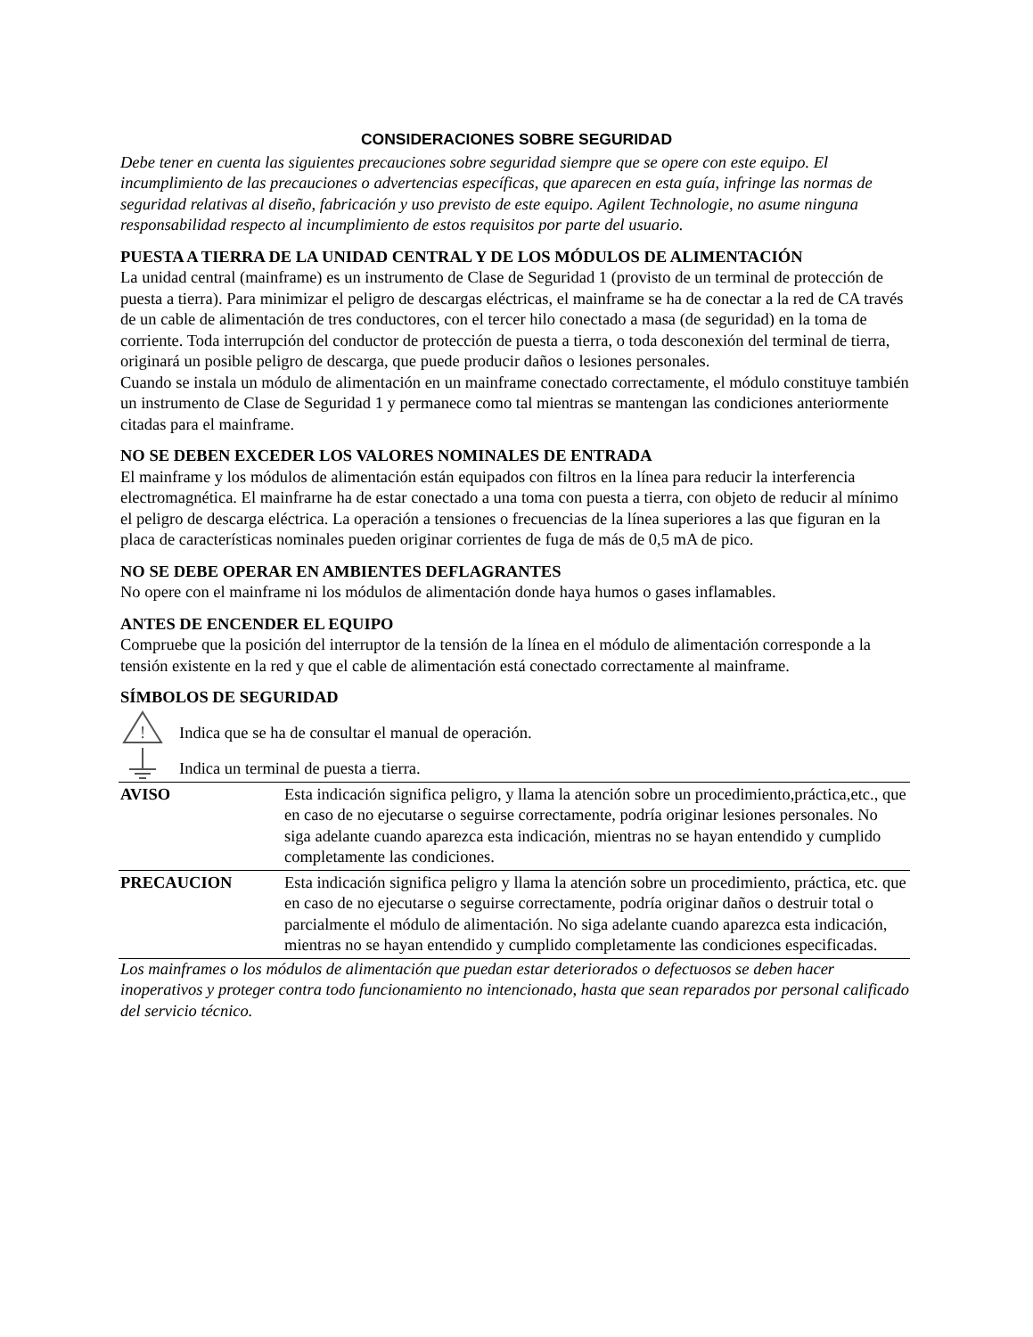CONSIDERACIONES SOBRE SEGURIDAD
Debe tener en cuenta las siguientes precauciones sobre seguridad siempre que se opere con este equipo. El incumplimiento de las precauciones o advertencias específicas, que aparecen en esta guía, infringe las normas de seguridad relativas al diseño, fabricación y uso previsto de este equipo. Agilent Technologie, no asume ninguna responsabilidad respecto al incumplimiento de estos requisitos por parte del usuario.
PUESTA A TIERRA DE LA UNIDAD CENTRAL Y DE LOS MÓDULOS DE ALIMENTACIÓN
La unidad central (mainframe) es un instrumento de Clase de Seguridad 1 (provisto de un terminal de protección de puesta a tierra). Para minimizar el peligro de descargas eléctricas, el mainframe se ha de conectar a la red de CA través de un cable de alimentación de tres conductores, con el tercer hilo conectado a masa (de seguridad) en la toma de corriente. Toda interrupción del conductor de protección de puesta a tierra, o toda desconexión del terminal de tierra, originará un posible peligro de descarga, que puede producir daños o lesiones personales.
Cuando se instala un módulo de alimentación en un mainframe conectado correctamente, el módulo constituye también un instrumento de Clase de Seguridad 1 y permanece como tal mientras se mantengan las condiciones anteriormente citadas para el mainframe.
NO SE DEBEN EXCEDER LOS VALORES NOMINALES DE ENTRADA
El mainframe y los módulos de alimentación están equipados con filtros en la línea para reducir la interferencia electromagnética. El mainfrarne ha de estar conectado a una toma con puesta a tierra, con objeto de reducir al mínimo el peligro de descarga eléctrica. La operación a tensiones o frecuencias de la línea superiores a las que figuran en la placa de características nominales pueden originar corrientes de fuga de más de 0,5 mA de pico.
NO SE DEBE OPERAR EN AMBIENTES DEFLAGRANTES
No opere con el mainframe ni los módulos de alimentación donde haya humos o gases inflamables.
ANTES DE ENCENDER EL EQUIPO
Compruebe que la posición del interruptor de la tensión de la línea en el módulo de alimentación corresponde a la tensión existente en la red y que el cable de alimentación está conectado correctamente al mainframe.
SÍMBOLOS DE SEGURIDAD
!
Indica que se ha de consultar el manual de operación.
Indica un terminal de puesta a tierra.
| AVISO | Esta indicación significa peligro, y llama la atención sobre un procedimiento,práctica,etc., que en caso de no ejecutarse o seguirse correctamente, podría originar lesiones personales. No siga adelante cuando aparezca esta indicación, mientras no se hayan entendido y cumplido completamente las condiciones. |
| PRECAUCION | Esta indicación significa peligro y llama la atención sobre un procedimiento, práctica, etc. que en caso de no ejecutarse o seguirse correctamente, podría originar daños o destruir total o parcialmente el módulo de alimentación. No siga adelante cuando aparezca esta indicación, mientras no se hayan entendido y cumplido completamente las condiciones especificadas. |
Los mainframes o los módulos de alimentación que puedan estar deteriorados o defectuosos se deben hacer inoperativos y proteger contra todo funcionamiento no intencionado, hasta que sean reparados por personal calificado del servicio técnico.